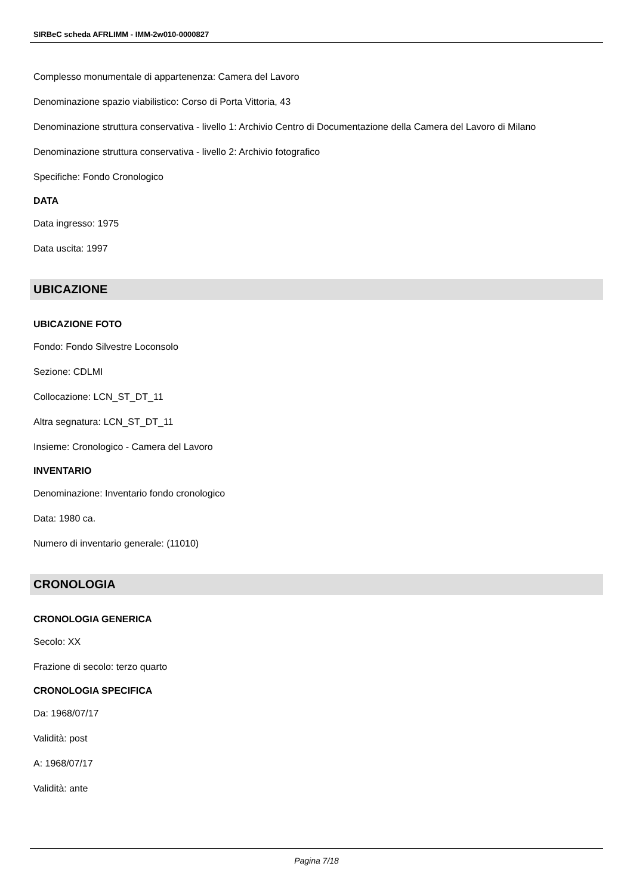SIRBeC scheda AFRLIMM - IMM-2w010-0000827
Complesso monumentale di appartenenza: Camera del Lavoro
Denominazione spazio viabilistico: Corso di Porta Vittoria, 43
Denominazione struttura conservativa - livello 1: Archivio Centro di Documentazione della Camera del Lavoro di Milano
Denominazione struttura conservativa - livello 2: Archivio fotografico
Specifiche: Fondo Cronologico
DATA
Data ingresso: 1975
Data uscita: 1997
UBICAZIONE
UBICAZIONE FOTO
Fondo: Fondo Silvestre Loconsolo
Sezione: CDLMI
Collocazione: LCN_ST_DT_11
Altra segnatura: LCN_ST_DT_11
Insieme: Cronologico - Camera del Lavoro
INVENTARIO
Denominazione: Inventario fondo cronologico
Data: 1980 ca.
Numero di inventario generale: (11010)
CRONOLOGIA
CRONOLOGIA GENERICA
Secolo: XX
Frazione di secolo: terzo quarto
CRONOLOGIA SPECIFICA
Da: 1968/07/17
Validità: post
A: 1968/07/17
Validità: ante
Pagina 7/18